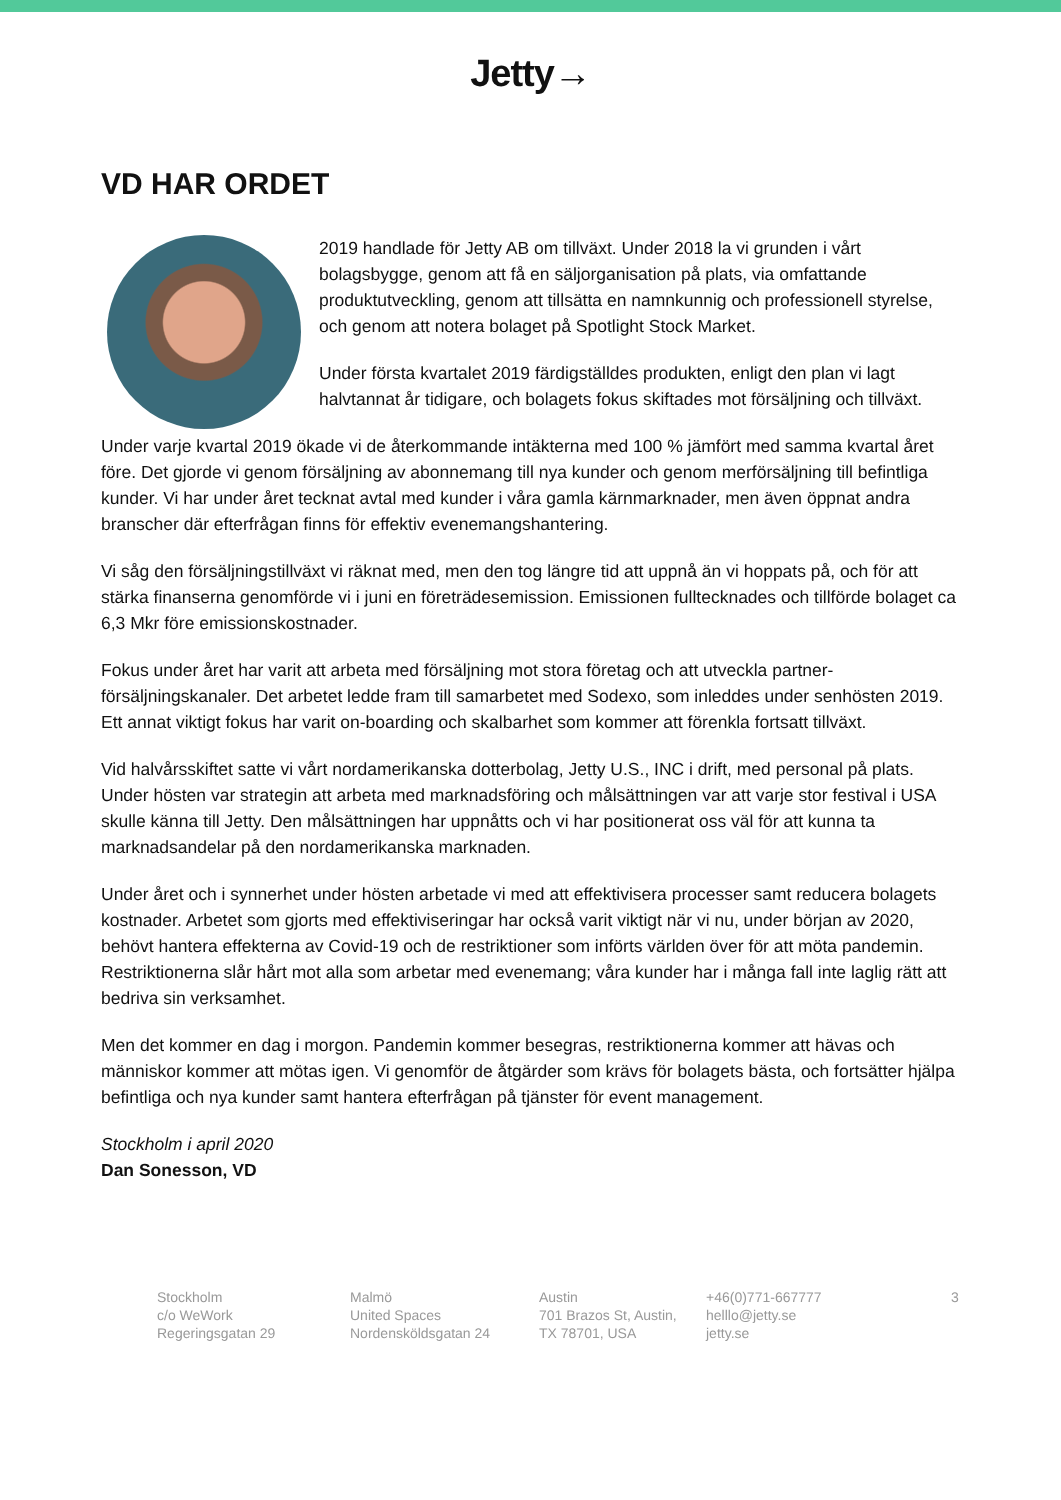Jetty→
VD HAR ORDET
2019 handlade för Jetty AB om tillväxt. Under 2018 la vi grunden i vårt bolagsbygge, genom att få en säljorganisation på plats, via omfattande produktutveckling, genom att tillsätta en namnkunnig och professionell styrelse, och genom att notera bolaget på Spotlight Stock Market.
Under första kvartalet 2019 färdigställdes produkten, enligt den plan vi lagt halvtannat år tidigare, och bolagets fokus skiftades mot försäljning och tillväxt.
Under varje kvartal 2019 ökade vi de återkommande intäkterna med 100 % jämfört med samma kvartal året före. Det gjorde vi genom försäljning av abonnemang till nya kunder och genom merförsäljning till befintliga kunder. Vi har under året tecknat avtal med kunder i våra gamla kärnmarknader, men även öppnat andra branscher där efterfrågan finns för effektiv evenemangshantering.
Vi såg den försäljningstillväxt vi räknat med, men den tog längre tid att uppnå än vi hoppats på, och för att stärka finanserna genomförde vi i juni en företrädesemission. Emissionen fulltecknades och tillförde bolaget ca 6,3 Mkr före emissionskostnader.
Fokus under året har varit att arbeta med försäljning mot stora företag och att utveckla partner-försäljningskanaler. Det arbetet ledde fram till samarbetet med Sodexo, som inleddes under senhösten 2019. Ett annat viktigt fokus har varit on-boarding och skalbarhet som kommer att förenkla fortsatt tillväxt.
Vid halvårsskiftet satte vi vårt nordamerikanska dotterbolag, Jetty U.S., INC i drift, med personal på plats. Under hösten var strategin att arbeta med marknadsföring och målsättningen var att varje stor festival i USA skulle känna till Jetty. Den målsättningen har uppnåtts och vi har positionerat oss väl för att kunna ta marknadsandelar på den nordamerikanska marknaden.
Under året och i synnerhet under hösten arbetade vi med att effektivisera processer samt reducera bolagets kostnader. Arbetet som gjorts med effektiviseringar har också varit viktigt när vi nu, under början av 2020, behövt hantera effekterna av Covid-19 och de restriktioner som införts världen över för att möta pandemin. Restriktionerna slår hårt mot alla som arbetar med evenemang; våra kunder har i många fall inte laglig rätt att bedriva sin verksamhet.
Men det kommer en dag i morgon. Pandemin kommer besegras, restriktionerna kommer att hävas och människor kommer att mötas igen. Vi genomför de åtgärder som krävs för bolagets bästa, och fortsätter hjälpa befintliga och nya kunder samt hantera efterfrågan på tjänster för event management.
Stockholm i april 2020
Dan Sonesson, VD
Stockholm
c/o WeWork
Regeringsgatan 29
Malmö
United Spaces
Nordensköldsgatan 24
Austin
701 Brazos St, Austin,
TX 78701, USA
+46(0)771-667777
helllo@jetty.se
jetty.se
3